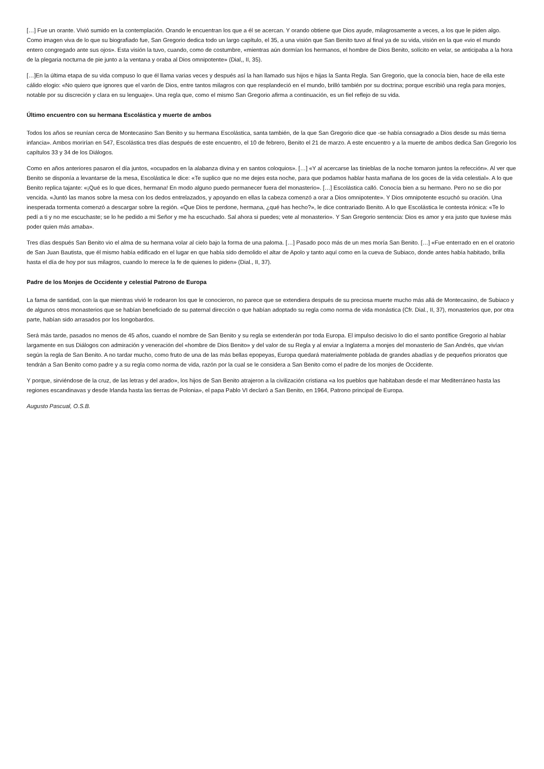[…] Fue un orante. Vivió sumido en la contemplación. Orando le encuentran los que a él se acercan. Y orando obtiene que Dios ayude, milagrosamente a veces, a los que le piden algo. Como imagen viva de lo que su biografiado fue, San Gregorio dedica todo un largo capítulo, el 35, a una visión que San Benito tuvo al final ya de su vida, visión en la que «vio el mundo entero congregado ante sus ojos». Esta visión la tuvo, cuando, como de costumbre, «mientras aún dormían los hermanos, el hombre de Dios Benito, solícito en velar, se anticipaba a la hora de la plegaria nocturna de pie junto a la ventana y oraba al Dios omnipotente» (Dial,, II, 35).
[…]En la última etapa de su vida compuso lo que él llama varias veces y después así la han llamado sus hijos e hijas la Santa Regla. San Gregorio, que la conocía bien, hace de ella este cálido elogio: «No quiero que ignores que el varón de Dios, entre tantos milagros con que resplandeció en el mundo, brilló también por su doctrina; porque escribió una regla para monjes, notable por su discreción y clara en su lenguaje». Una regla que, como el mismo San Gregorio afirma a continuación, es un fiel reflejo de su vida.
Último encuentro con su hermana Escolástica y muerte de ambos
Todos los años se reunían cerca de Montecasino San Benito y su hermana Escolástica, santa también, de la que San Gregorio dice que -se había consagrado a Dios desde su más tierna infancia». Ambos morirían en 547, Escolástica tres días después de este encuentro, el 10 de febrero, Benito el 21 de marzo. A este encuentro y a la muerte de ambos dedica San Gregorio los capítulos 33 y 34 de los Diálogos.
Como en años anteriores pasaron el día juntos, «ocupados en la alabanza divina y en santos coloquios». […] «Y al acercarse las tinieblas de la noche tomaron juntos la refección». Al ver que Benito se disponía a levantarse de la mesa, Escolástica le dice: «Te suplico que no me dejes esta noche, para que podamos hablar hasta mañana de los goces de la vida celestial». A lo que Benito replica tajante: «¡Qué es lo que dices, hermana! En modo alguno puedo permanecer fuera del monasterio». […] Escolástica calló. Conocía bien a su hermano. Pero no se dio por vencida. «Juntó las manos sobre la mesa con los dedos entrelazados, y apoyando en ellas la cabeza comenzó a orar a Dios omnipotente». Y Dios omnipotente escuchó su oración. Una inesperada tormenta comenzó a descargar sobre la región. «Que Dios te perdone, hermana, ¿qué has hecho?», le dice contrariado Benito. A lo que Escolástica le contesta irónica: «Te lo pedí a ti y no me escuchaste; se lo he pedido a mi Señor y me ha escuchado. Sal ahora si puedes; vete al monasterio». Y San Gregorio sentencia: Dios es amor y era justo que tuviese más poder quien más amaba».
Tres días después San Benito vio el alma de su hermana volar al cielo bajo la forma de una paloma. […] Pasado poco más de un mes moría San Benito. […] «Fue enterrado en en el oratorio de San Juan Bautista, que él mismo había edificado en el lugar en que había sido demolido el altar de Apolo y tanto aquí como en la cueva de Subiaco, donde antes había habitado, brilla hasta el día de hoy por sus milagros, cuando lo merece la fe de quienes lo piden» (Dial., II, 37).
Padre de los Monjes de Occidente y celestial Patrono de Europa
La fama de santidad, con la que mientras vivió le rodearon los que le conocieron, no parece que se extendiera después de su preciosa muerte mucho más allá de Montecasino, de Subiaco y de algunos otros monasterios que se habían beneficiado de su paternal dirección o que habían adoptado su regla como norma de vida monástica (Cfr. Dial., II, 37), monasterios que, por otra parte, habían sido arrasados por los longobardos.
Será más tarde, pasados no menos de 45 años, cuando el nombre de San Benito y su regla se extenderán por toda Europa. El impulso decisivo lo dio el santo pontífice Gregorio al hablar largamente en sus Diálogos con admiración y veneración del «hombre de Dios Benito» y del valor de su Regla y al enviar a Inglaterra a monjes del monasterio de San Andrés, que vivían según la regla de San Benito. A no tardar mucho, como fruto de una de las más bellas epopeyas, Europa quedará materialmente poblada de grandes abadías y de pequeños prioratos que tendrán a San Benito como padre y a su regla como norma de vida, razón por la cual se le considera a San Benito como el padre de los monjes de Occidente.
Y porque, sirviéndose de la cruz, de las letras y del arado», los hijos de San Benito atrajeron a la civilización cristiana «a los pueblos que habitaban desde el mar Mediterráneo hasta las regiones escandinavas y desde Irlanda hasta las tierras de Polonia», el papa Pablo VI declaró a San Benito, en 1964, Patrono principal de Europa.
Augusto Pascual, O.S.B.